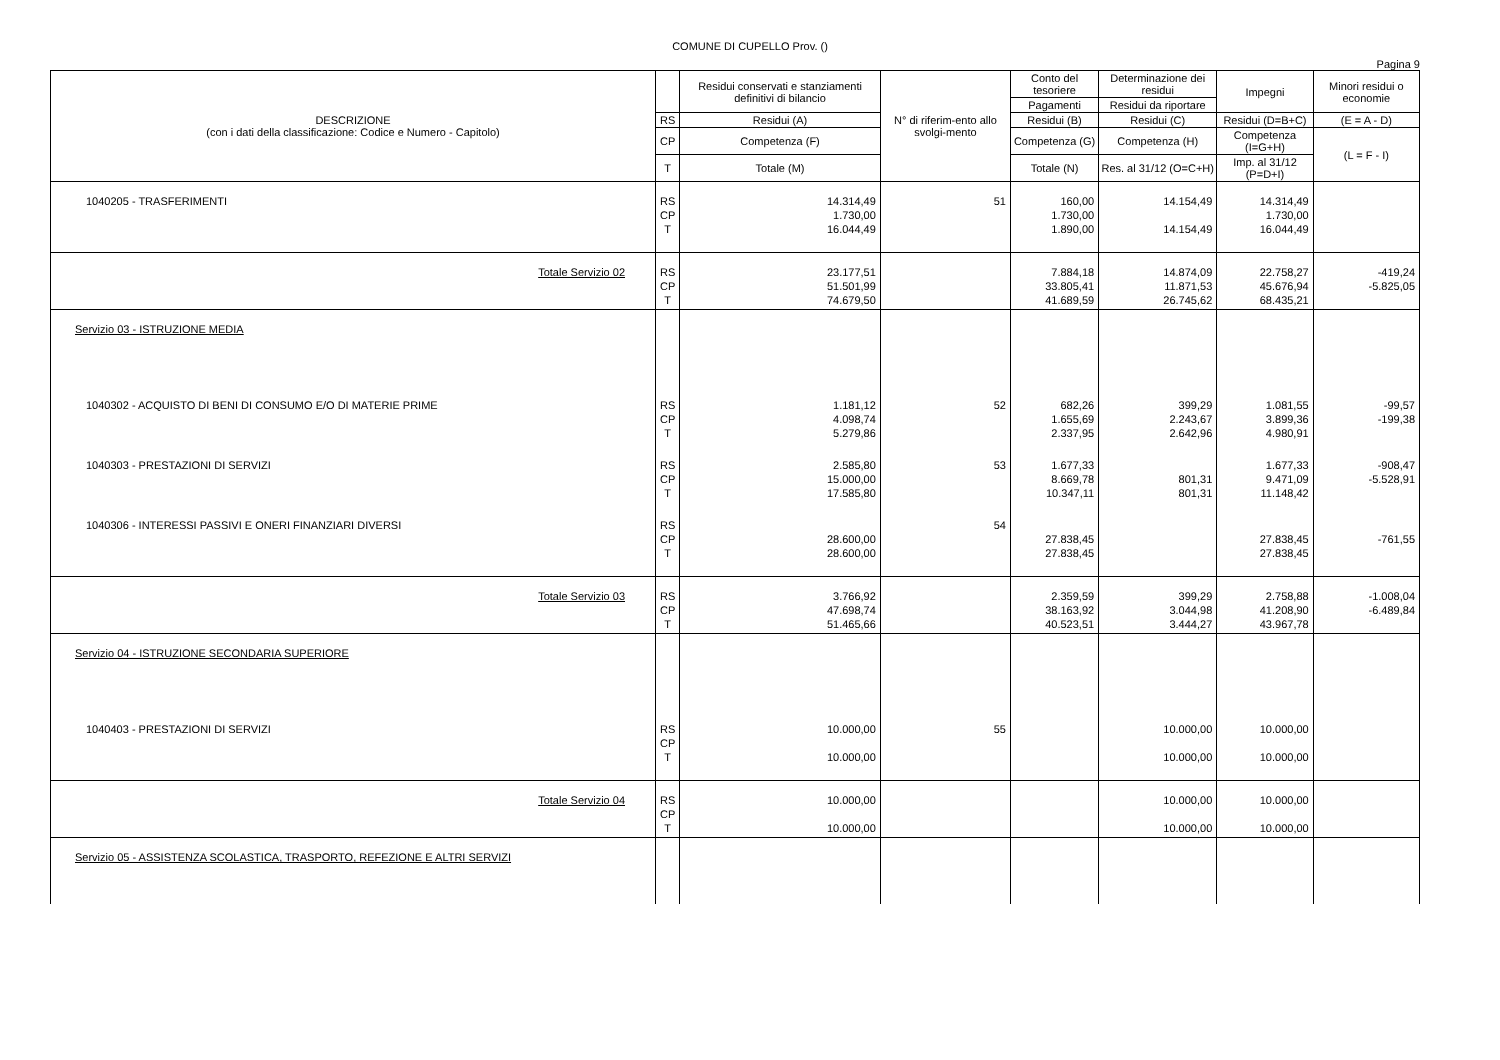COMUNE DI CUPELLO Prov. ()
Pagina 9
| DESCRIZIONE (con i dati della classificazione: Codice e Numero - Capitolo) | | Residui conservati e stanziamenti definitivi di bilancio | N° di riferim-ento allo svolgi-mento | Conto del tesoriere | Determinazione dei residui | Impegni | Minori residui o economie |
| --- | --- | --- | --- | --- | --- | --- | --- |
| | | | | Pagamenti | Residui da riportare | | |
| | RS | Residui (A) | | Residui (B) | Residui (C) | Residui (D=B+C) | (E = A - D) |
| | CP | Competenza (F) | | Competenza (G) | Competenza (H) | Competenza (I=G+H) | (L = F - I) |
| | T | Totale (M) | | Totale (N) | Res. al 31/12 (O=C+H) | Imp. al 31/12 (P=D+I) | |
| 1040205 - TRASFERIMENTI | RS CP T | 14.314,49 1.730,00 16.044,49 | 51 | 160,00 1.730,00 1.890,00 | 14.154,49 14.154,49 | 14.314,49 1.730,00 16.044,49 | |
| Totale Servizio 02 | RS CP T | 23.177,51 51.501,99 74.679,50 | | 7.884,18 33.805,41 41.689,59 | 14.874,09 11.871,53 26.745,62 | 22.758,27 45.676,94 68.435,21 | -419,24 -5.825,05 |
| Servizio 03 - ISTRUZIONE MEDIA | | | | | | | |
| 1040302 - ACQUISTO DI BENI DI CONSUMO E/O DI MATERIE PRIME | RS CP T | 1.181,12 4.098,74 5.279,86 | 52 | 682,26 1.655,69 2.337,95 | 399,29 2.243,67 2.642,96 | 1.081,55 3.899,36 4.980,91 | -99,57 -199,38 |
| 1040303 - PRESTAZIONI DI SERVIZI | RS CP T | 2.585,80 15.000,00 17.585,80 | 53 | 1.677,33 8.669,78 10.347,11 | 801,31 801,31 | 1.677,33 9.471,09 11.148,42 | -908,47 -5.528,91 |
| 1040306 - INTERESSI PASSIVI E ONERI FINANZIARI DIVERSI | RS CP T | 28.600,00 28.600,00 | 54 | 27.838,45 27.838,45 | | 27.838,45 27.838,45 | -761,55 |
| Totale Servizio 03 | RS CP T | 3.766,92 47.698,74 51.465,66 | | 2.359,59 38.163,92 40.523,51 | 399,29 3.044,98 3.444,27 | 2.758,88 41.208,90 43.967,78 | -1.008,04 -6.489,84 |
| Servizio 04 - ISTRUZIONE SECONDARIA SUPERIORE | | | | | | | |
| 1040403 - PRESTAZIONI DI SERVIZI | RS CP T | 10.000,00 10.000,00 | 55 | | 10.000,00 10.000,00 | 10.000,00 10.000,00 | |
| Totale Servizio 04 | RS CP T | 10.000,00 10.000,00 | | | 10.000,00 10.000,00 | 10.000,00 10.000,00 | |
| Servizio 05 - ASSISTENZA SCOLASTICA, TRASPORTO, REFEZIONE E ALTRI SERVIZI | | | | | | | |